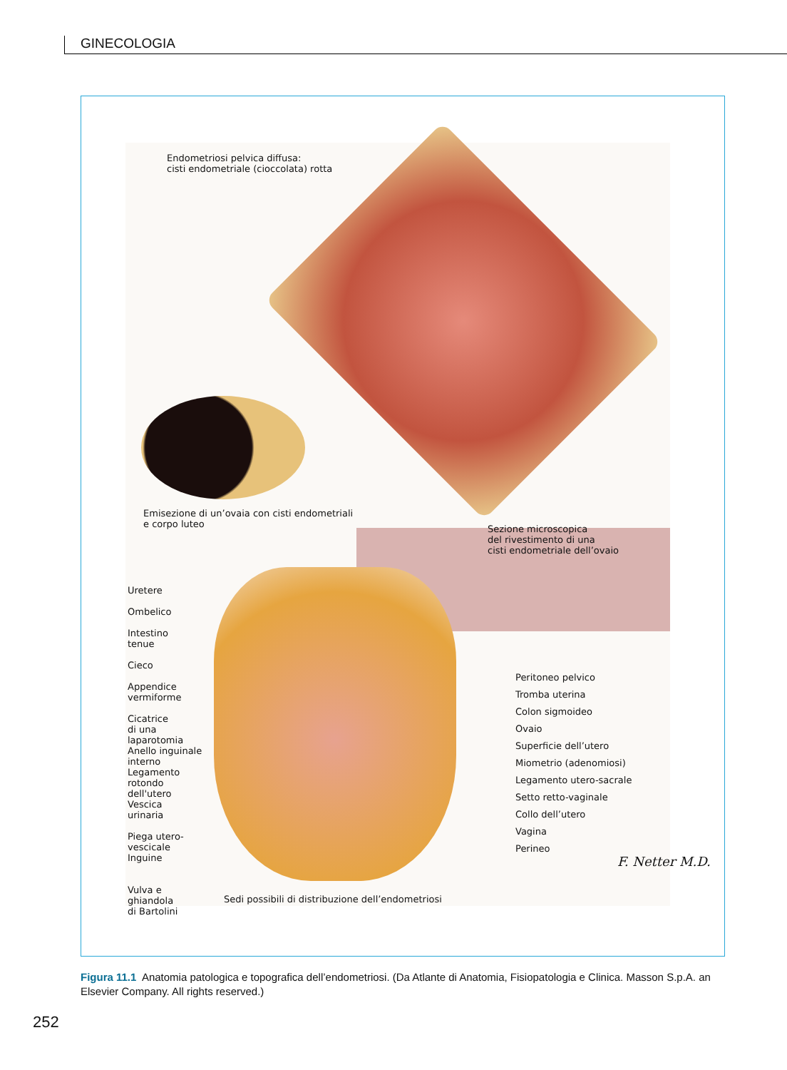GINECOLOGIA
Endometriosi pelvica diffusa:
cisti endometriale (cioccolata) rotta
Emisezione di un’ovaia con cisti endometriali
e corpo luteo
Sezione microscopica
del rivestimento di una
cisti endometriale dell’ovaio
Uretere
Ombelico
Intestino
tenue
Cieco
Appendice
vermiforme
Cicatrice
di una
laparotomia
Anello inguinale
interno
Legamento
rotondo
dell'utero
Vescica
urinaria
Piega utero-
vescicale
Inguine
Vulva e
ghiandola
di Bartolini
Peritoneo pelvico
Tromba uterina
Colon sigmoideo
Ovaio
Superficie dell’utero
Miometrio (adenomiosi)
Legamento utero-sacrale
Setto retto-vaginale
Collo dell’utero
Vagina
Perineo
F. Netter M.D.
Sedi possibili di distribuzione dell’endometriosi
Figura 11.1 Anatomia patologica e topografica dell’endometriosi. (Da Atlante di Anatomia, Fisiopatologia e Clinica. Masson S.p.A. an Elsevier Company. All rights reserved.)
252